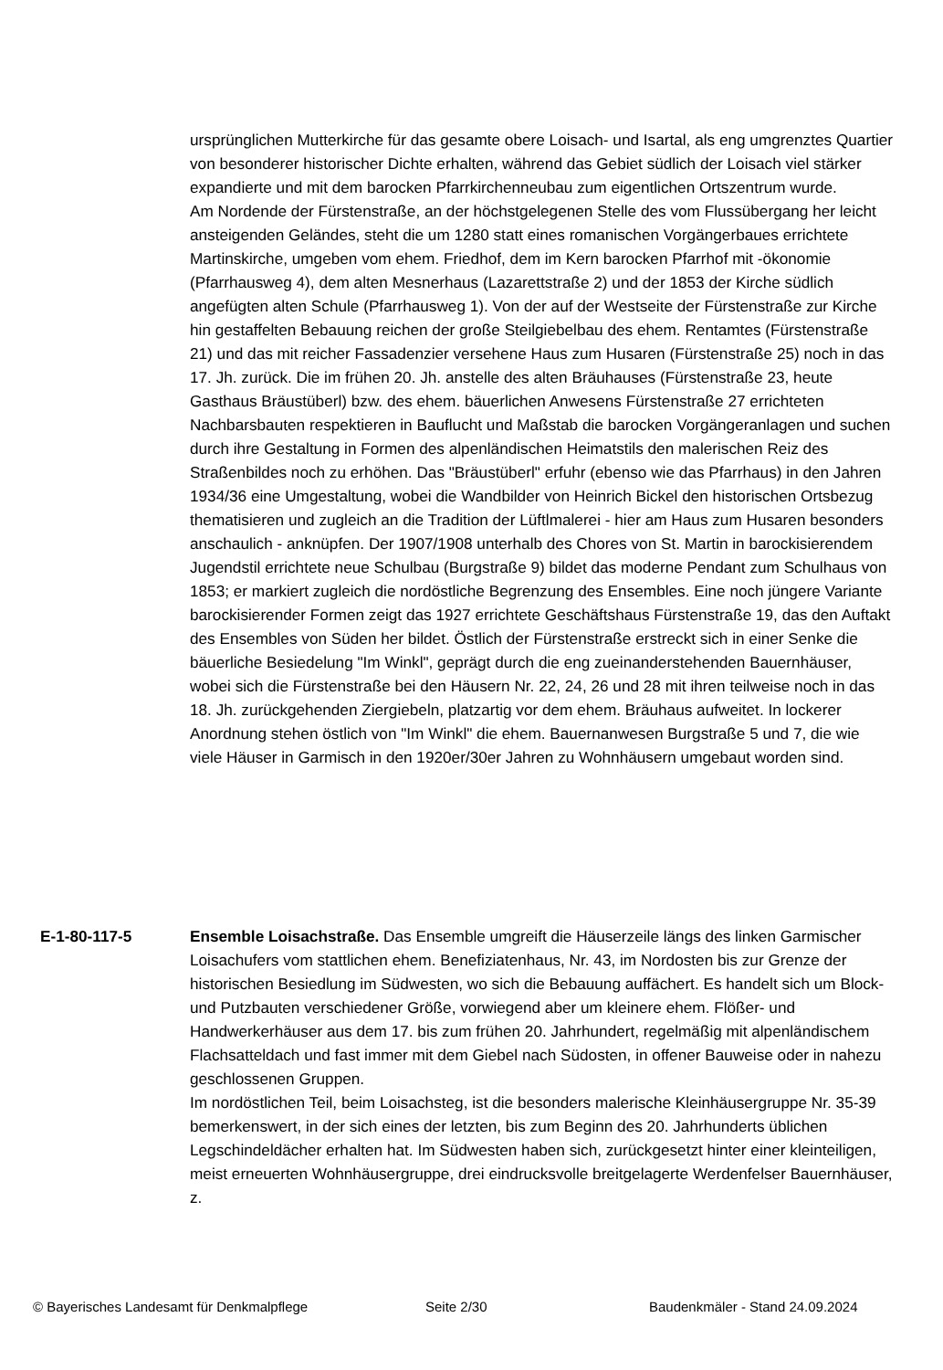ursprünglichen Mutterkirche für das gesamte obere Loisach- und Isartal, als eng umgrenztes Quartier von besonderer historischer Dichte erhalten, während das Gebiet südlich der Loisach viel stärker expandierte und mit dem barocken Pfarrkirchenneubau zum eigentlichen Ortszentrum wurde.
Am Nordende der Fürstenstraße, an der höchstgelegenen Stelle des vom Flussübergang her leicht ansteigenden Geländes, steht die um 1280 statt eines romanischen Vorgängerbaues errichtete Martinskirche, umgeben vom ehem. Friedhof, dem im Kern barocken Pfarrhof mit -ökonomie (Pfarrhausweg 4), dem alten Mesnerhaus (Lazarettstraße 2) und der 1853 der Kirche südlich angefügten alten Schule (Pfarrhausweg 1). Von der auf der Westseite der Fürstenstraße zur Kirche hin gestaffelten Bebauung reichen der große Steilgiebelbau des ehem. Rentamtes (Fürstenstraße 21) und das mit reicher Fassadenzier versehene Haus zum Husaren (Fürstenstraße 25) noch in das 17. Jh. zurück. Die im frühen 20. Jh. anstelle des alten Bräuhauses (Fürstenstraße 23, heute Gasthaus Bräustüberl) bzw. des ehem. bäuerlichen Anwesens Fürstenstraße 27 errichteten Nachbarsbauten respektieren in Bauflucht und Maßstab die barocken Vorgängeranlagen und suchen durch ihre Gestaltung in Formen des alpenländischen Heimatstils den malerischen Reiz des Straßenbildes noch zu erhöhen. Das "Bräustüberl" erfuhr (ebenso wie das Pfarrhaus) in den Jahren 1934/36 eine Umgestaltung, wobei die Wandbilder von Heinrich Bickel den historischen Ortsbezug thematisieren und zugleich an die Tradition der Lüftlmalerei - hier am Haus zum Husaren besonders anschaulich - anknüpfen. Der 1907/1908 unterhalb des Chores von St. Martin in barockisierendem Jugendstil errichtete neue Schulbau (Burgstraße 9) bildet das moderne Pendant zum Schulhaus von 1853; er markiert zugleich die nordöstliche Begrenzung des Ensembles. Eine noch jüngere Variante barockisierender Formen zeigt das 1927 errichtete Geschäftshaus Fürstenstraße 19, das den Auftakt des Ensembles von Süden her bildet. Östlich der Fürstenstraße erstreckt sich in einer Senke die bäuerliche Besiedelung "Im Winkl", geprägt durch die eng zueinanderstehenden Bauernhäuser, wobei sich die Fürstenstraße bei den Häusern Nr. 22, 24, 26 und 28 mit ihren teilweise noch in das 18. Jh. zurückgehenden Ziergiebeln, platzartig vor dem ehem. Bräuhaus aufweitet. In lockerer Anordnung stehen östlich von "Im Winkl" die ehem. Bauernanwesen Burgstraße 5 und 7, die wie viele Häuser in Garmisch in den 1920er/30er Jahren zu Wohnhäusern umgebaut worden sind.
E-1-80-117-5 Ensemble Loisachstraße. Das Ensemble umgreift die Häuserzeile längs des linken Garmischer Loisachufers vom stattlichen ehem. Benefiziatenhaus, Nr. 43, im Nordosten bis zur Grenze der historischen Besiedlung im Südwesten, wo sich die Bebauung auffächert. Es handelt sich um Block- und Putzbauten verschiedener Größe, vorwiegend aber um kleinere ehem. Flößer- und Handwerkerhäuser aus dem 17. bis zum frühen 20. Jahrhundert, regelmäßig mit alpenländischem Flachsatteldach und fast immer mit dem Giebel nach Südosten, in offener Bauweise oder in nahezu geschlossenen Gruppen.
Im nordöstlichen Teil, beim Loisachsteg, ist die besonders malerische Kleinhäusergruppe Nr. 35-39 bemerkenswert, in der sich eines der letzten, bis zum Beginn des 20. Jahrhunderts üblichen Legschindeldächer erhalten hat. Im Südwesten haben sich, zurückgesetzt hinter einer kleinteiligen, meist erneuerten Wohnhäusergruppe, drei eindrucksvolle breitgelagerte Werdenfelser Bauernhäuser, z.
© Bayerisches Landesamt für Denkmalpflege Seite 2/30 Baudenkmäler - Stand 24.09.2024